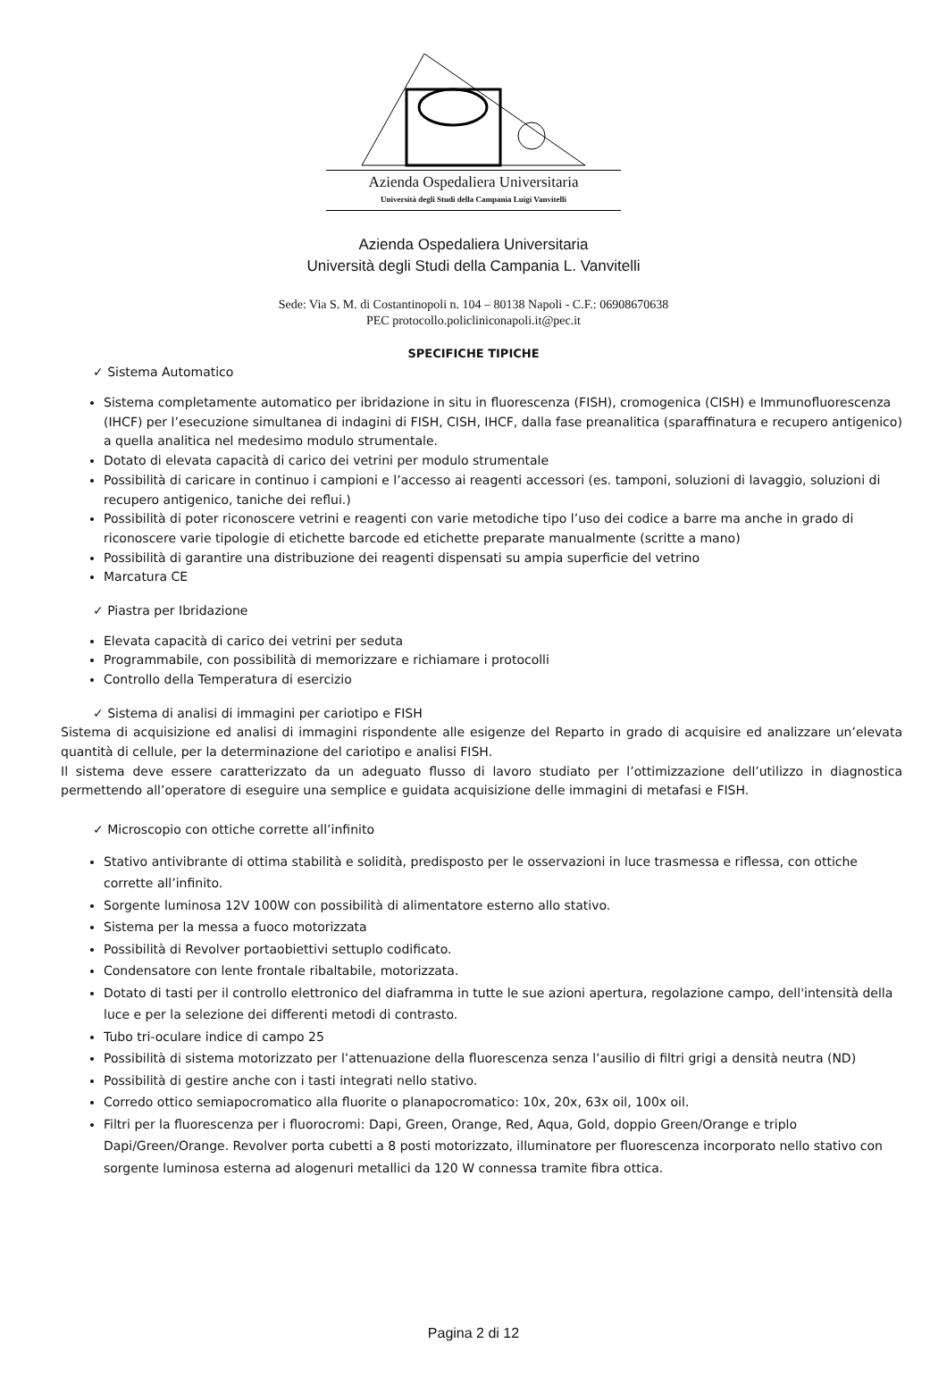Azienda Ospedaliera Universitaria
Università degli Studi della Campania Luigi Vanvitelli
Azienda Ospedaliera Universitaria
Università degli Studi della Campania L. Vanvitelli
Sede: Via S. M. di Costantinopoli n. 104 – 80138 Napoli - C.F.: 06908670638
PEC protocollo.policliniconapoli.it@pec.it
SPECIFICHE TIPICHE
✓ Sistema Automatico
Sistema completamente automatico per ibridazione in situ in fluorescenza (FISH), cromogenica (CISH) e Immunofluorescenza (IHCF) per l’esecuzione simultanea di indagini di FISH, CISH, IHCF, dalla fase preanalitica (sparaffinatura e recupero antigenico) a quella analitica nel medesimo modulo strumentale.
Dotato di elevata capacità di carico dei vetrini per modulo strumentale
Possibilità di caricare in continuo i campioni e l’accesso ai reagenti accessori (es. tamponi, soluzioni di lavaggio, soluzioni di recupero antigenico, taniche dei reflui.)
Possibilità di poter riconoscere vetrini e reagenti con varie metodiche tipo l’uso dei codice a barre ma anche in grado di riconoscere varie tipologie di etichette barcode ed etichette preparate manualmente (scritte a mano)
Possibilità di garantire una distribuzione dei reagenti dispensati su ampia superficie del vetrino
Marcatura CE
✓ Piastra per Ibridazione
Elevata capacità di carico dei vetrini per seduta
Programmabile, con possibilità di memorizzare e richiamare i protocolli
Controllo della Temperatura di esercizio
✓ Sistema di analisi di immagini per cariotipo e FISH
Sistema di acquisizione ed analisi di immagini rispondente alle esigenze del Reparto in grado di acquisire ed analizzare un’elevata quantità di cellule, per la determinazione del cariotipo e analisi FISH.
Il sistema deve essere caratterizzato da un adeguato flusso di lavoro studiato per l’ottimizzazione dell’utilizzo in diagnostica permettendo all’operatore di eseguire una semplice e guidata acquisizione delle immagini di metafasi e FISH.
✓ Microscopio con ottiche corrette all’infinito
Stativo antivibrante di ottima stabilità e solidità, predisposto per le osservazioni in luce trasmessa e riflessa, con ottiche corrette all’infinito.
Sorgente luminosa 12V 100W con possibilità di alimentatore esterno allo stativo.
Sistema per la messa a fuoco motorizzata
Possibilità di Revolver portaobiettivi settuplo codificato.
Condensatore con lente frontale ribaltabile, motorizzata.
Dotato di tasti per il controllo elettronico del diaframma in tutte le sue azioni apertura, regolazione campo, dell'intensità della luce e per la selezione dei differenti metodi di contrasto.
Tubo tri-oculare indice di campo 25
Possibilità di sistema motorizzato per l’attenuazione della fluorescenza senza l’ausilio di filtri grigi a densità neutra (ND)
Possibilità di gestire anche con i tasti integrati nello stativo.
Corredo ottico semiapocromatico alla fluorite o planapocromatico: 10x, 20x, 63x oil, 100x oil.
Filtri per la fluorescenza per i fluorocromi: Dapi, Green, Orange, Red, Aqua, Gold, doppio Green/Orange e triplo Dapi/Green/Orange. Revolver porta cubetti a 8 posti motorizzato, illuminatore per fluorescenza incorporato nello stativo con sorgente luminosa esterna ad alogenuri metallici da 120 W connessa tramite fibra ottica.
Pagina 2 di 12